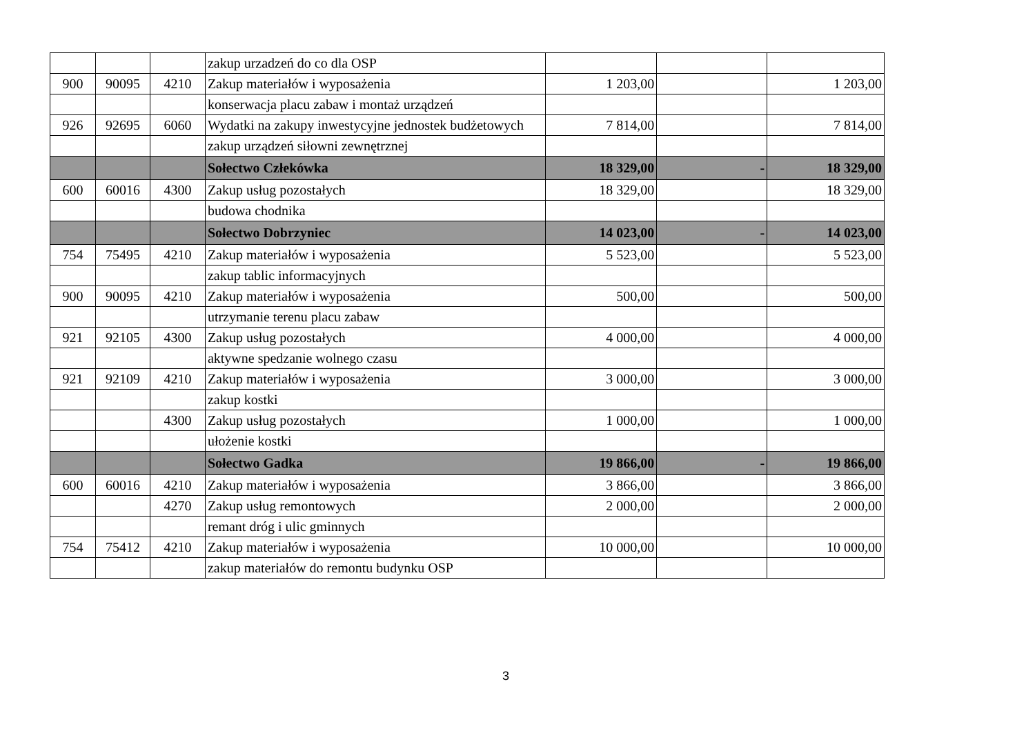| | | | zakup urzadzeń do co dla OSP | | | |
| 900 | 90095 | 4210 | Zakup materiałów i wyposażenia | 1 203,00 | | 1 203,00 |
| | | | konserwacja placu zabaw i montaż urządzeń | | | |
| 926 | 92695 | 6060 | Wydatki na zakupy inwestycyjne jednostek budżetowych | 7 814,00 | | 7 814,00 |
| | | | zakup urządzeń siłowni zewnętrznej | | | |
| | | | Sołectwo Człeków­ka | 18 329,00 | - | 18 329,00 |
| 600 | 60016 | 4300 | Zakup usług pozostałych | 18 329,00 | | 18 329,00 |
| | | | budowa chodnika | | | |
| | | | Sołectwo Dobrzyniec | 14 023,00 | - | 14 023,00 |
| 754 | 75495 | 4210 | Zakup materiałów i wyposażenia | 5 523,00 | | 5 523,00 |
| | | | zakup tablic informacyjnych | | | |
| 900 | 90095 | 4210 | Zakup materiałów i wyposażenia | 500,00 | | 500,00 |
| | | | utrzymanie terenu placu zabaw | | | |
| 921 | 92105 | 4300 | Zakup usług pozostałych | 4 000,00 | | 4 000,00 |
| | | | aktywne spedzanie wolnego czasu | | | |
| 921 | 92109 | 4210 | Zakup materiałów i wyposażenia | 3 000,00 | | 3 000,00 |
| | | | zakup kostki | | | |
| | | 4300 | Zakup usług pozostałych | 1 000,00 | | 1 000,00 |
| | | | ułożenie kostki | | | |
| | | | Sołectwo Gadka | 19 866,00 | - | 19 866,00 |
| 600 | 60016 | 4210 | Zakup materiałów i wyposażenia | 3 866,00 | | 3 866,00 |
| | | 4270 | Zakup usług remontowych | 2 000,00 | | 2 000,00 |
| | | | remant dróg i ulic gminnych | | | |
| 754 | 75412 | 4210 | Zakup materiałów i wyposażenia | 10 000,00 | | 10 000,00 |
| | | | zakup materiałów do remontu budynku OSP | | | |
3